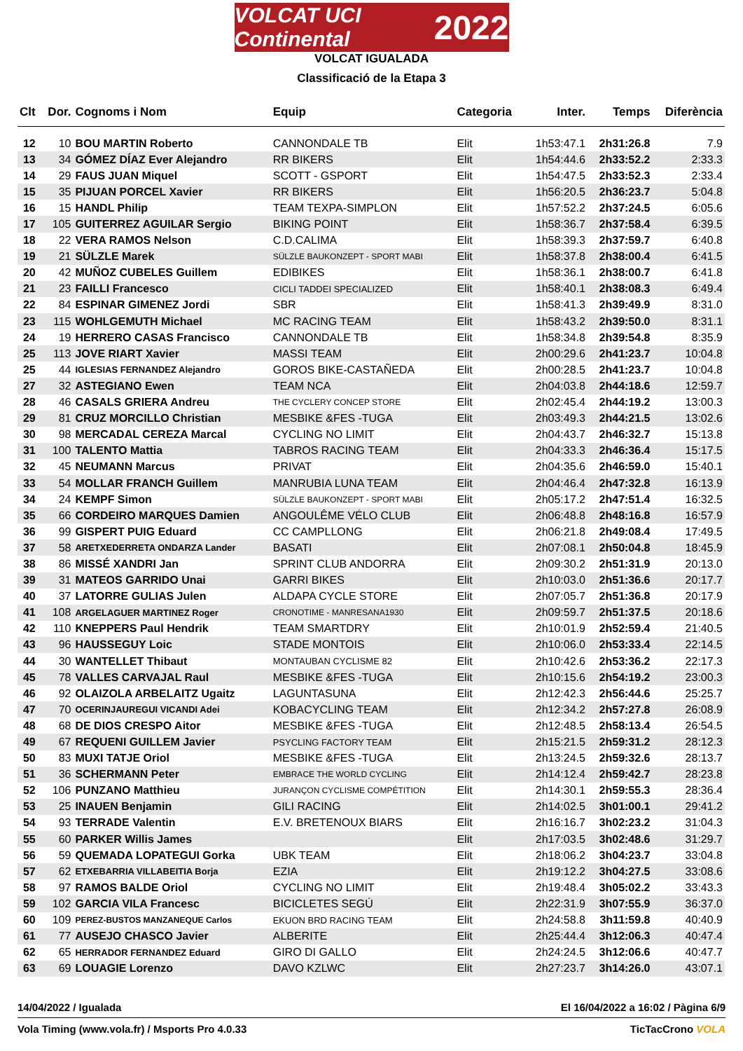VOLCAT UCI Continental 2022
VOLCAT IGUALADA
Classificació de la Etapa 3
| Clt | Dor. | Cognoms i Nom | Equip | Categoria | Inter. | Temps | Diferència |
| --- | --- | --- | --- | --- | --- | --- | --- |
| 12 | 10 | BOU MARTIN Roberto | CANNONDALE TB | Elit | 1h53:47.1 | 2h31:26.8 | 7.9 |
| 13 | 34 | GÓMEZ DÍAZ Ever Alejandro | RR BIKERS | Elit | 1h54:44.6 | 2h33:52.2 | 2:33.3 |
| 14 | 29 | FAUS JUAN Miquel | SCOTT - GSPORT | Elit | 1h54:47.5 | 2h33:52.3 | 2:33.4 |
| 15 | 35 | PIJUAN PORCEL Xavier | RR BIKERS | Elit | 1h56:20.5 | 2h36:23.7 | 5:04.8 |
| 16 | 15 | HANDL Philip | TEAM TEXPA-SIMPLON | Elit | 1h57:52.2 | 2h37:24.5 | 6:05.6 |
| 17 | 105 | GUITERREZ AGUILAR Sergio | BIKING POINT | Elit | 1h58:36.7 | 2h37:58.4 | 6:39.5 |
| 18 | 22 | VERA RAMOS Nelson | C.D.CALIMA | Elit | 1h58:39.3 | 2h37:59.7 | 6:40.8 |
| 19 | 21 | SÜLZLE Marek | SÜLZLE BAUKONZEPT - SPORT MABI | Elit | 1h58:37.8 | 2h38:00.4 | 6:41.5 |
| 20 | 42 | MUÑOZ CUBELES Guillem | EDIBIKES | Elit | 1h58:36.1 | 2h38:00.7 | 6:41.8 |
| 21 | 23 | FAILLI Francesco | CICLI TADDEI SPECIALIZED | Elit | 1h58:40.1 | 2h38:08.3 | 6:49.4 |
| 22 | 84 | ESPINAR GIMENEZ Jordi | SBR | Elit | 1h58:41.3 | 2h39:49.9 | 8:31.0 |
| 23 | 115 | WOHLGEMUTH Michael | MC RACING TEAM | Elit | 1h58:43.2 | 2h39:50.0 | 8:31.1 |
| 24 | 19 | HERRERO CASAS Francisco | CANNONDALE TB | Elit | 1h58:34.8 | 2h39:54.8 | 8:35.9 |
| 25 | 113 | JOVE RIART Xavier | MASSI TEAM | Elit | 2h00:29.6 | 2h41:23.7 | 10:04.8 |
| 25 | 44 | IGLESIAS FERNANDEZ Alejandro | GOROS BIKE-CASTAÑEDA | Elit | 2h00:28.5 | 2h41:23.7 | 10:04.8 |
| 27 | 32 | ASTEGIANO Ewen | TEAM NCA | Elit | 2h04:03.8 | 2h44:18.6 | 12:59.7 |
| 28 | 46 | CASALS GRIERA Andreu | THE CYCLERY CONCEP STORE | Elit | 2h02:45.4 | 2h44:19.2 | 13:00.3 |
| 29 | 81 | CRUZ MORCILLO Christian | MESBIKE &FES -TUGA | Elit | 2h03:49.3 | 2h44:21.5 | 13:02.6 |
| 30 | 98 | MERCADAL CEREZA Marcal | CYCLING NO LIMIT | Elit | 2h04:43.7 | 2h46:32.7 | 15:13.8 |
| 31 | 100 | TALENTO Mattia | TABROS RACING TEAM | Elit | 2h04:33.3 | 2h46:36.4 | 15:17.5 |
| 32 | 45 | NEUMANN Marcus | PRIVAT | Elit | 2h04:35.6 | 2h46:59.0 | 15:40.1 |
| 33 | 54 | MOLLAR FRANCH Guillem | MANRUBIA LUNA TEAM | Elit | 2h04:46.4 | 2h47:32.8 | 16:13.9 |
| 34 | 24 | KEMPF Simon | SÜLZLE BAUKONZEPT - SPORT MABI | Elit | 2h05:17.2 | 2h47:51.4 | 16:32.5 |
| 35 | 66 | CORDEIRO MARQUES Damien | ANGOULÊME VÉLO CLUB | Elit | 2h06:48.8 | 2h48:16.8 | 16:57.9 |
| 36 | 99 | GISPERT PUIG Eduard | CC CAMPLLONG | Elit | 2h06:21.8 | 2h49:08.4 | 17:49.5 |
| 37 | 58 | ARETXEDERRETA ONDARZA Lander | BASATI | Elit | 2h07:08.1 | 2h50:04.8 | 18:45.9 |
| 38 | 86 | MISSÉ XANDRI Jan | SPRINT CLUB ANDORRA | Elit | 2h09:30.2 | 2h51:31.9 | 20:13.0 |
| 39 | 31 | MATEOS GARRIDO Unai | GARRI BIKES | Elit | 2h10:03.0 | 2h51:36.6 | 20:17.7 |
| 40 | 37 | LATORRE GULIAS Julen | ALDAPA CYCLE STORE | Elit | 2h07:05.7 | 2h51:36.8 | 20:17.9 |
| 41 | 108 | ARGELAGUER MARTINEZ Roger | CRONOTIME - MANRESANA1930 | Elit | 2h09:59.7 | 2h51:37.5 | 20:18.6 |
| 42 | 110 | KNEPPERS Paul Hendrik | TEAM SMARTDRY | Elit | 2h10:01.9 | 2h52:59.4 | 21:40.5 |
| 43 | 96 | HAUSSEGUY Loic | STADE MONTOIS | Elit | 2h10:06.0 | 2h53:33.4 | 22:14.5 |
| 44 | 30 | WANTELLET Thibaut | MONTAUBAN CYCLISME 82 | Elit | 2h10:42.6 | 2h53:36.2 | 22:17.3 |
| 45 | 78 | VALLES CARVAJAL Raul | MESBIKE &FES -TUGA | Elit | 2h10:15.6 | 2h54:19.2 | 23:00.3 |
| 46 | 92 | OLAIZOLA ARBELAITZ Ugaitz | LAGUNTASUNA | Elit | 2h12:42.3 | 2h56:44.6 | 25:25.7 |
| 47 | 70 | OCERINJAUREGUI VICANDI Adei | KOBACYCLING TEAM | Elit | 2h12:34.2 | 2h57:27.8 | 26:08.9 |
| 48 | 68 | DE DIOS CRESPO Aitor | MESBIKE &FES -TUGA | Elit | 2h12:48.5 | 2h58:13.4 | 26:54.5 |
| 49 | 67 | REQUENI GUILLEM Javier | PSYCLING FACTORY TEAM | Elit | 2h15:21.5 | 2h59:31.2 | 28:12.3 |
| 50 | 83 | MUXI TATJE Oriol | MESBIKE &FES -TUGA | Elit | 2h13:24.5 | 2h59:32.6 | 28:13.7 |
| 51 | 36 | SCHERMANN Peter | EMBRACE THE WORLD CYCLING | Elit | 2h14:12.4 | 2h59:42.7 | 28:23.8 |
| 52 | 106 | PUNZANO Matthieu | JURANÇON CYCLISME COMPÉTITION | Elit | 2h14:30.1 | 2h59:55.3 | 28:36.4 |
| 53 | 25 | INAUEN Benjamin | GILI RACING | Elit | 2h14:02.5 | 3h01:00.1 | 29:41.2 |
| 54 | 93 | TERRADE Valentin | E.V. BRETENOUX BIARS | Elit | 2h16:16.7 | 3h02:23.2 | 31:04.3 |
| 55 | 60 | PARKER Willis James | | Elit | 2h17:03.5 | 3h02:48.6 | 31:29.7 |
| 56 | 59 | QUEMADA LOPATEGUI Gorka | UBK TEAM | Elit | 2h18:06.2 | 3h04:23.7 | 33:04.8 |
| 57 | 62 | ETXEBARRIA VILLABEITIA Borja | EZIA | Elit | 2h19:12.2 | 3h04:27.5 | 33:08.6 |
| 58 | 97 | RAMOS BALDE Oriol | CYCLING NO LIMIT | Elit | 2h19:48.4 | 3h05:02.2 | 33:43.3 |
| 59 | 102 | GARCIA VILA Francesc | BICICLETES SEGÚ | Elit | 2h22:31.9 | 3h07:55.9 | 36:37.0 |
| 60 | 109 | PEREZ-BUSTOS MANZANEQUE Carlos | EKUON BRD RACING TEAM | Elit | 2h24:58.8 | 3h11:59.8 | 40:40.9 |
| 61 | 77 | AUSEJO CHASCO Javier | ALBERITE | Elit | 2h25:44.4 | 3h12:06.3 | 40:47.4 |
| 62 | 65 | HERRADOR FERNANDEZ Eduard | GIRO DI GALLO | Elit | 2h24:24.5 | 3h12:06.6 | 40:47.7 |
| 63 | 69 | LOUAGIE Lorenzo | DAVO KZLWC | Elit | 2h27:23.7 | 3h14:26.0 | 43:07.1 |
14/04/2022 / Igualada El 16/04/2022 a 16:02 / Pàgina 6/9
Vola Timing (www.vola.fr) / Msports Pro 4.0.33 TicTacCrono VOLA